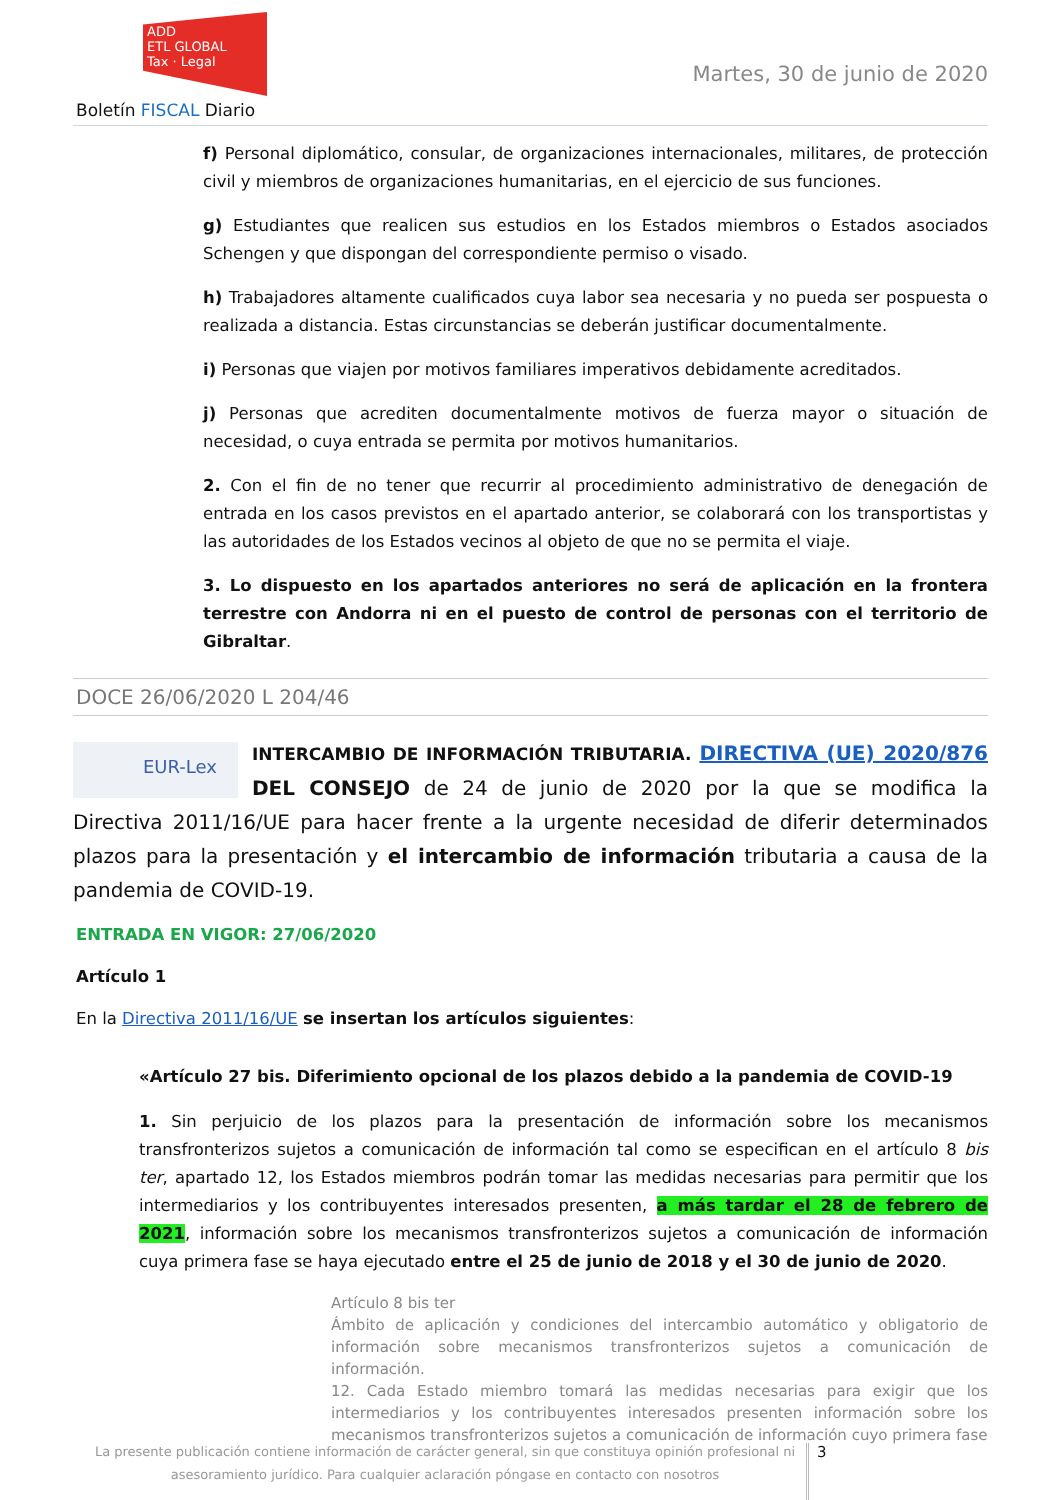ADD
ETL GLOBAL
Tax · Legal
Martes, 30 de junio de 2020
Boletín FISCAL Diario
f) Personal diplomático, consular, de organizaciones internacionales, militares, de protección civil y miembros de organizaciones humanitarias, en el ejercicio de sus funciones.
g) Estudiantes que realicen sus estudios en los Estados miembros o Estados asociados Schengen y que dispongan del correspondiente permiso o visado.
h) Trabajadores altamente cualificados cuya labor sea necesaria y no pueda ser pospuesta o realizada a distancia. Estas circunstancias se deberán justificar documentalmente.
i) Personas que viajen por motivos familiares imperativos debidamente acreditados.
j) Personas que acrediten documentalmente motivos de fuerza mayor o situación de necesidad, o cuya entrada se permita por motivos humanitarios.
2. Con el fin de no tener que recurrir al procedimiento administrativo de denegación de entrada en los casos previstos en el apartado anterior, se colaborará con los transportistas y las autoridades de los Estados vecinos al objeto de que no se permita el viaje.
3. Lo dispuesto en los apartados anteriores no será de aplicación en la frontera terrestre con Andorra ni en el puesto de control de personas con el territorio de Gibraltar.
DOCE 26/06/2020 L 204/46
EUR-Lex INTERCAMBIO DE INFORMACIÓN TRIBUTARIA. DIRECTIVA (UE) 2020/876 DEL CONSEJO de 24 de junio de 2020 por la que se modifica la Directiva 2011/16/UE para hacer frente a la urgente necesidad de diferir determinados plazos para la presentación y el intercambio de información tributaria a causa de la pandemia de COVID-19.
ENTRADA EN VIGOR: 27/06/2020
Artículo 1
En la Directiva 2011/16/UE se insertan los artículos siguientes:
«Artículo 27 bis. Diferimiento opcional de los plazos debido a la pandemia de COVID-19
1. Sin perjuicio de los plazos para la presentación de información sobre los mecanismos transfronterizos sujetos a comunicación de información tal como se especifican en el artículo 8 bis ter, apartado 12, los Estados miembros podrán tomar las medidas necesarias para permitir que los intermediarios y los contribuyentes interesados presenten, a más tardar el 28 de febrero de 2021, información sobre los mecanismos transfronterizos sujetos a comunicación de información cuya primera fase se haya ejecutado entre el 25 de junio de 2018 y el 30 de junio de 2020.
Artículo 8 bis ter
Ámbito de aplicación y condiciones del intercambio automático y obligatorio de información sobre mecanismos transfronterizos sujetos a comunicación de información.
12. Cada Estado miembro tomará las medidas necesarias para exigir que los intermediarios y los contribuyentes interesados presenten información sobre los mecanismos transfronterizos sujetos a comunicación de información cuyo primera fase
La presente publicación contiene información de carácter general, sin que constituya opinión profesional ni asesoramiento jurídico. Para cualquier aclaración póngase en contacto con nosotros
3